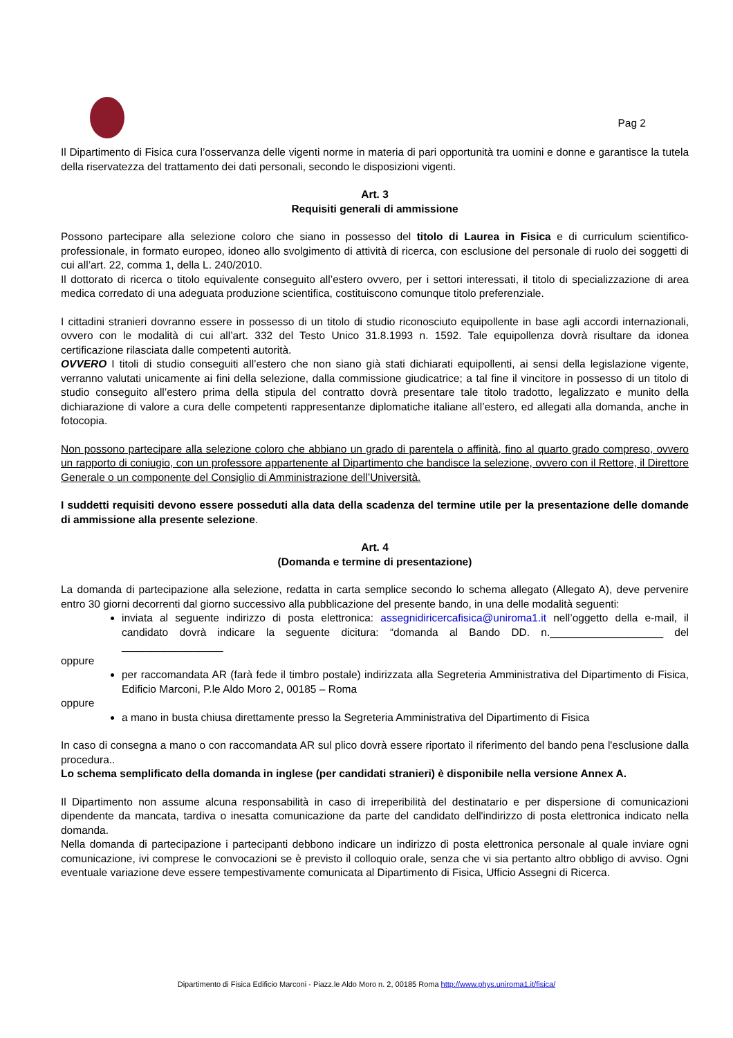Pag 2
Il Dipartimento di Fisica cura l’osservanza delle vigenti norme in materia di pari opportunità tra uomini e donne e garantisce la tutela della riservatezza del trattamento dei dati personali, secondo le disposizioni vigenti.
Art. 3
Requisiti generali di ammissione
Possono partecipare alla selezione coloro che siano in possesso del titolo di Laurea in Fisica e di curriculum scientifico-professionale, in formato europeo, idoneo allo svolgimento di attività di ricerca, con esclusione del personale di ruolo dei soggetti di cui all’art. 22, comma 1, della L. 240/2010.
Il dottorato di ricerca o titolo equivalente conseguito all’estero ovvero, per i settori interessati, il titolo di specializzazione di area medica corredato di una adeguata produzione scientifica, costituiscono comunque titolo preferenziale.
I cittadini stranieri dovranno essere in possesso di un titolo di studio riconosciuto equipollente in base agli accordi internazionali, ovvero con le modalità di cui all’art. 332 del Testo Unico 31.8.1993 n. 1592. Tale equipollenza dovrà risultare da idonea certificazione rilasciata dalle competenti autorità.
OVVERO I titoli di studio conseguiti all’estero che non siano già stati dichiarati equipollenti, ai sensi della legislazione vigente, verranno valutati unicamente ai fini della selezione, dalla commissione giudicatrice; a tal fine il vincitore in possesso di un titolo di studio conseguito all’estero prima della stipula del contratto dovrà presentare tale titolo tradotto, legalizzato e munito della dichiarazione di valore a cura delle competenti rappresentanze diplomatiche italiane all’estero, ed allegati alla domanda, anche in fotocopia.
Non possono partecipare alla selezione coloro che abbiano un grado di parentela o affinità, fino al quarto grado compreso, ovvero un rapporto di coniugio, con un professore appartenente al Dipartimento che bandisce la selezione, ovvero con il Rettore, il Direttore Generale o un componente del Consiglio di Amministrazione dell’Università.
I suddetti requisiti devono essere posseduti alla data della scadenza del termine utile per la presentazione delle domande di ammissione alla presente selezione.
Art. 4
(Domanda e termine di presentazione)
La domanda di partecipazione alla selezione, redatta in carta semplice secondo lo schema allegato (Allegato A), deve pervenire entro 30 giorni decorrenti dal giorno successivo alla pubblicazione del presente bando, in una delle modalità seguenti:
inviata al seguente indirizzo di posta elettronica: assegnidiricercafisica@uniroma1.it nell’oggetto della e-mail, il candidato dovrà indicare la seguente dicitura: “domanda al Bando DD. n.___________________ del _________________
oppure
per raccomandata AR (farà fede il timbro postale) indirizzata alla Segreteria Amministrativa del Dipartimento di Fisica, Edificio Marconi, P.le Aldo Moro 2, 00185 – Roma
oppure
a mano in busta chiusa direttamente presso la Segreteria Amministrativa del Dipartimento di Fisica
In caso di consegna a mano o con raccomandata AR sul plico dovrà essere riportato il riferimento del bando pena l'esclusione dalla procedura..
Lo schema semplificato della domanda in inglese (per candidati stranieri) è disponibile nella versione Annex A.
Il Dipartimento non assume alcuna responsabilità in caso di irreperibilità del destinatario e per dispersione di comunicazioni dipendente da mancata, tardiva o inesatta comunicazione da parte del candidato dell'indirizzo di posta elettronica indicato nella domanda.
Nella domanda di partecipazione i partecipanti debbono indicare un indirizzo di posta elettronica personale al quale inviare ogni comunicazione, ivi comprese le convocazioni se è previsto il colloquio orale, senza che vi sia pertanto altro obbligo di avviso. Ogni eventuale variazione deve essere tempestivamente comunicata al Dipartimento di Fisica, Ufficio Assegni di Ricerca.
Dipartimento di Fisica Edificio Marconi - Piazz.le Aldo Moro n. 2, 00185 Roma http://www.phys.uniroma1.it/fisica/